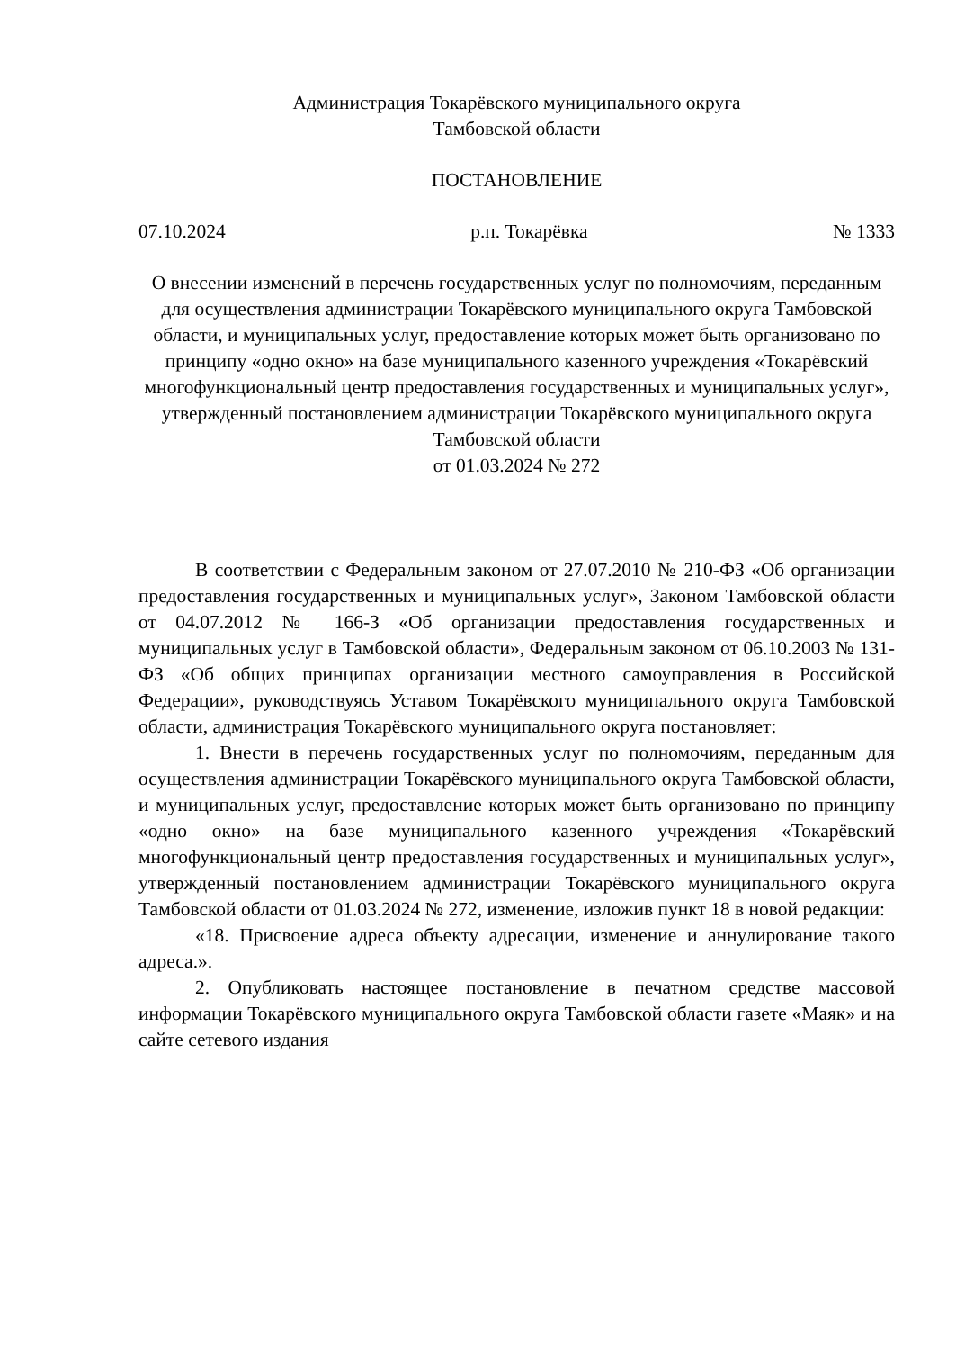Администрация Токарёвского муниципального округа
Тамбовской области
ПОСТАНОВЛЕНИЕ
07.10.2024 р.п. Токарёвка № 1333
О внесении изменений в перечень государственных услуг по полномочиям, переданным для осуществления администрации Токарёвского муниципального округа Тамбовской области, и муниципальных услуг, предоставление которых может быть организовано по принципу «одно окно» на базе муниципального казенного учреждения «Токарёвский многофункциональный центр предоставления государственных и муниципальных услуг», утвержденный постановлением администрации Токарёвского муниципального округа Тамбовской области
от 01.03.2024 № 272
В соответствии с Федеральным законом от 27.07.2010 № 210-ФЗ «Об организации предоставления государственных и муниципальных услуг», Законом Тамбовской области от 04.07.2012 № 166-З «Об организации предоставления государственных и муниципальных услуг в Тамбовской области», Федеральным законом от 06.10.2003 № 131-ФЗ «Об общих принципах организации местного самоуправления в Российской Федерации», руководствуясь Уставом Токарёвского муниципального округа Тамбовской области, администрация Токарёвского муниципального округа постановляет:
1. Внести в перечень государственных услуг по полномочиям, переданным для осуществления администрации Токарёвского муниципального округа Тамбовской области, и муниципальных услуг, предоставление которых может быть организовано по принципу «одно окно» на базе муниципального казенного учреждения «Токарёвский многофункциональный центр предоставления государственных и муниципальных услуг», утвержденный постановлением администрации Токарёвского муниципального округа Тамбовской области от 01.03.2024 № 272, изменение, изложив пункт 18 в новой редакции:
«18. Присвоение адреса объекту адресации, изменение и аннулирование такого адреса.».
2. Опубликовать настоящее постановление в печатном средстве массовой информации Токарёвского муниципального округа Тамбовской области газете «Маяк» и на сайте сетевого издания